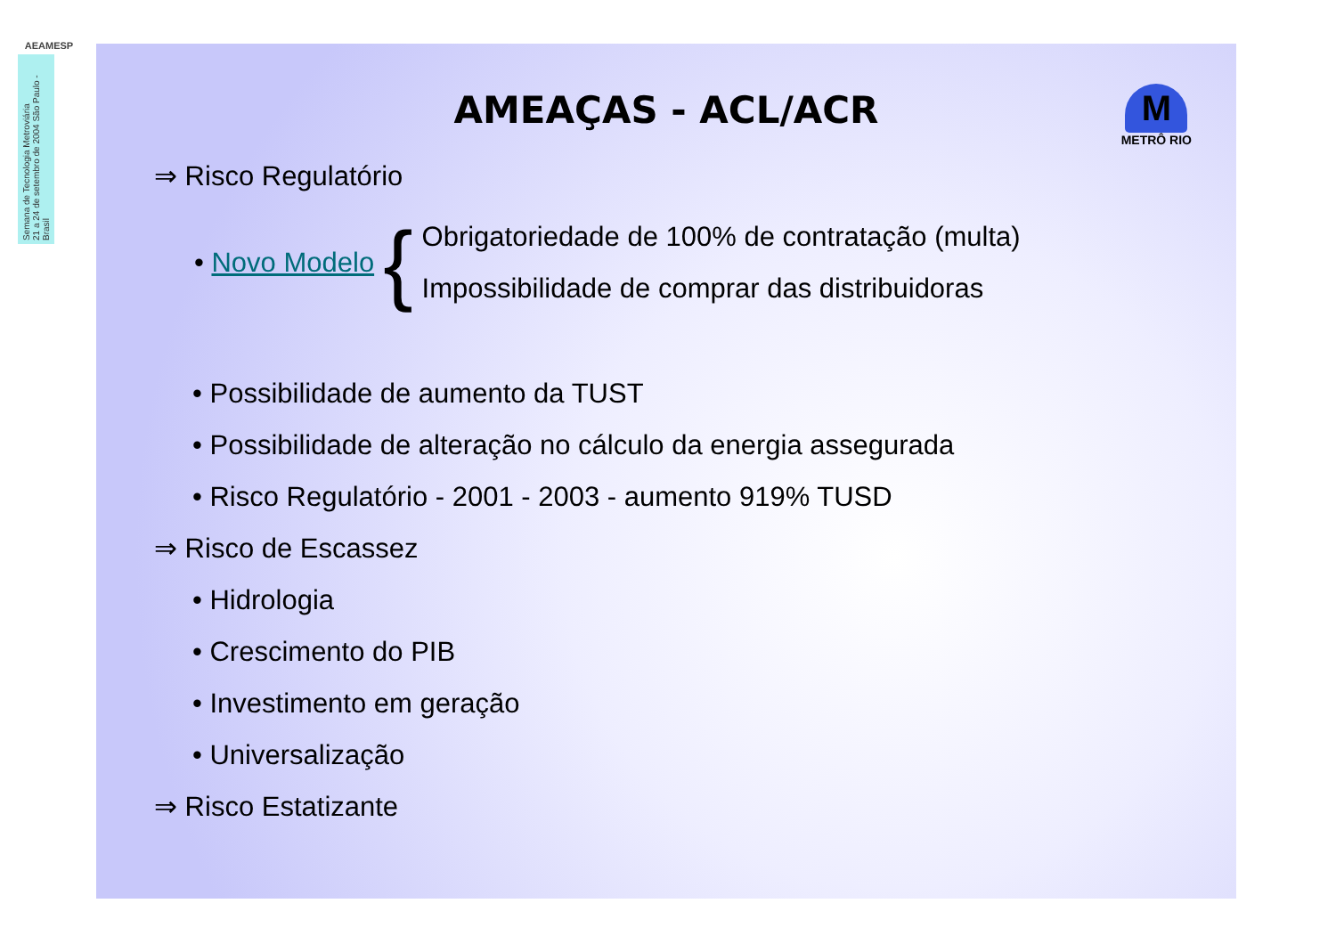AEAMESP
Semana de Tecnologia Metroviária
21 a 24 de setembro de 2004 São Paulo - Brasil
AMEAÇAS - ACL/ACR
M
METRÔ RIO
⇒ Risco Regulatório
• Novo Modelo {
Obrigatoriedade de 100% de contratação (multa)
Impossibilidade de comprar das distribuidoras
• Possibilidade de aumento da TUST
• Possibilidade de alteração no cálculo da energia assegurada
• Risco Regulatório - 2001 - 2003 - aumento 919% TUSD
⇒ Risco de Escassez
• Hidrologia
• Crescimento do PIB
• Investimento em geração
• Universalização
⇒ Risco Estatizante